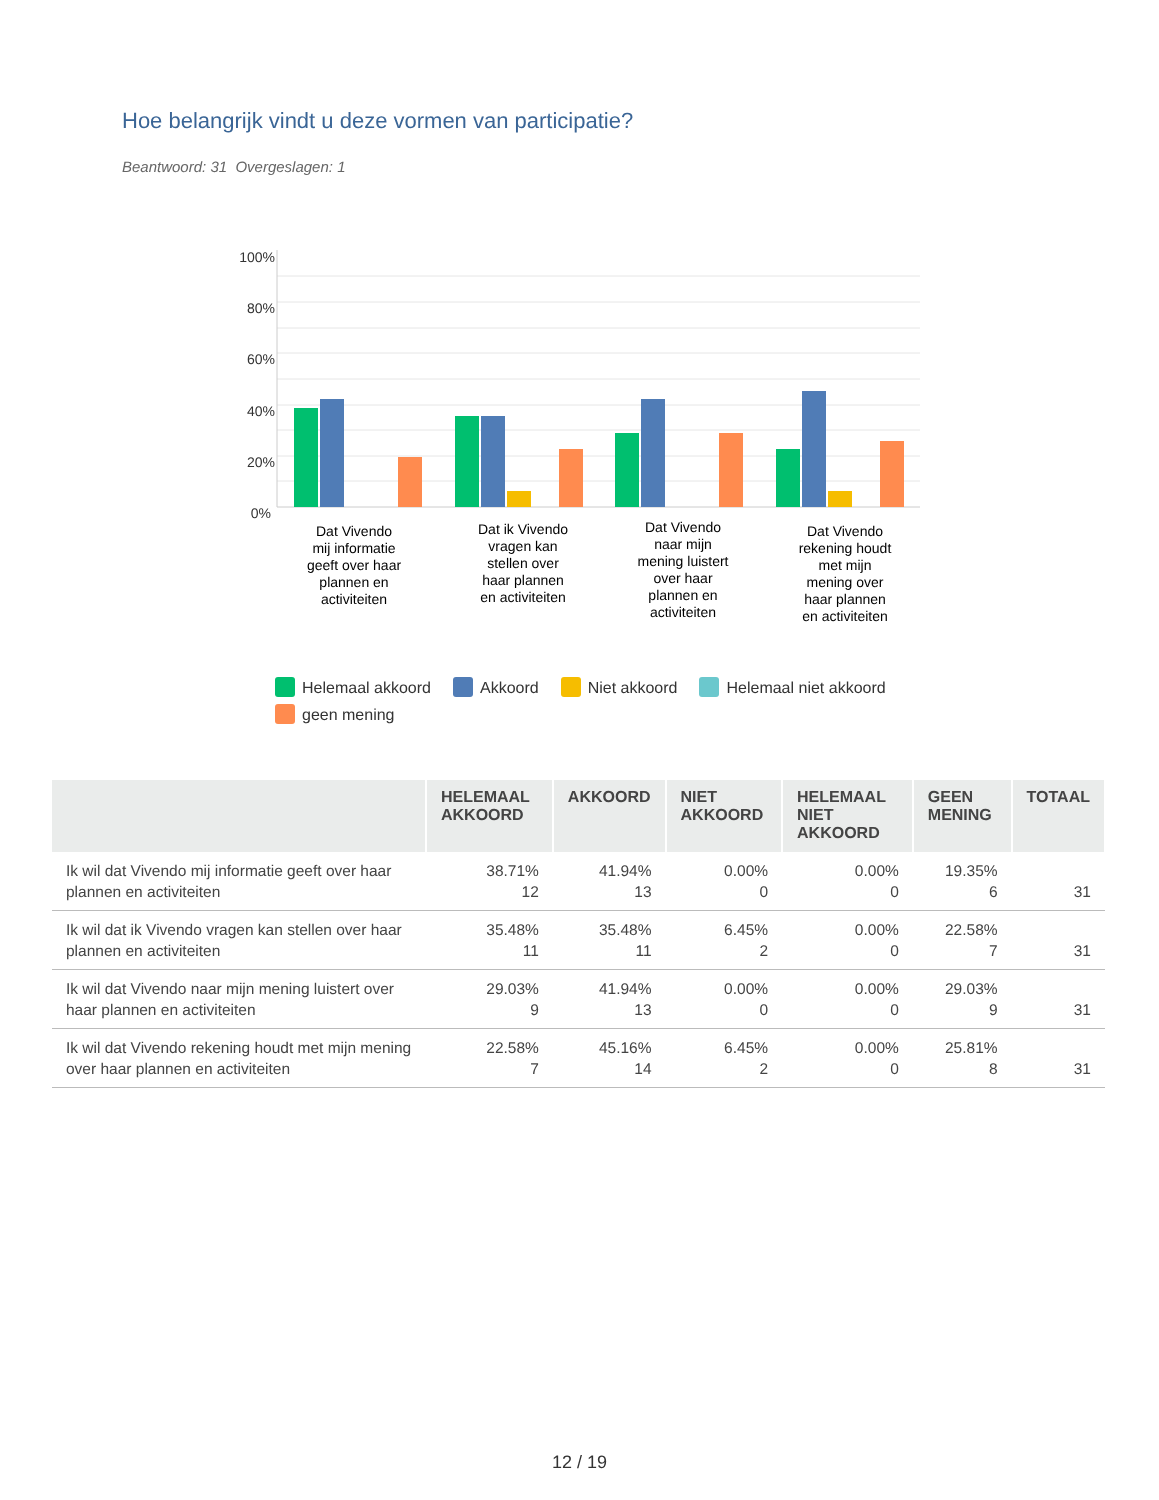Hoe belangrijk vindt u deze vormen van participatie?
Beantwoord: 31 Overgeslagen: 1
100%
80%
60%
40%
20%
0%
Dat Vivendo
mij informatie
geeft over haar
plannen en
activiteiten
Dat ik Vivendo
vragen kan
stellen over
haar plannen
en activiteiten
Dat Vivendo
naar mijn
mening luistert
over haar
plannen en
activiteiten
Dat Vivendo
rekening houdt
met mijn
mening over
haar plannen
en activiteiten
Helemaal akkoord Akkoord Niet akkoord Helemaal niet akkoord
geen mening
| | HELEMAAL AKKOORD | AKKOORD | NIET AKKOORD | HELEMAAL NIET AKKOORD | GEEN MENING | TOTAAL |
| --- | --- | --- | --- | --- | --- | --- |
| Ik wil dat Vivendo mij informatie geeft over haar plannen en activiteiten | 38.71% 12 | 41.94% 13 | 0.00% 0 | 0.00% 0 | 19.35% 6 | 31 |
| Ik wil dat ik Vivendo vragen kan stellen over haar plannen en activiteiten | 35.48% 11 | 35.48% 11 | 6.45% 2 | 0.00% 0 | 22.58% 7 | 31 |
| Ik wil dat Vivendo naar mijn mening luistert over haar plannen en activiteiten | 29.03% 9 | 41.94% 13 | 0.00% 0 | 0.00% 0 | 29.03% 9 | 31 |
| Ik wil dat Vivendo rekening houdt met mijn mening over haar plannen en activiteiten | 22.58% 7 | 45.16% 14 | 6.45% 2 | 0.00% 0 | 25.81% 8 | 31 |
12 / 19